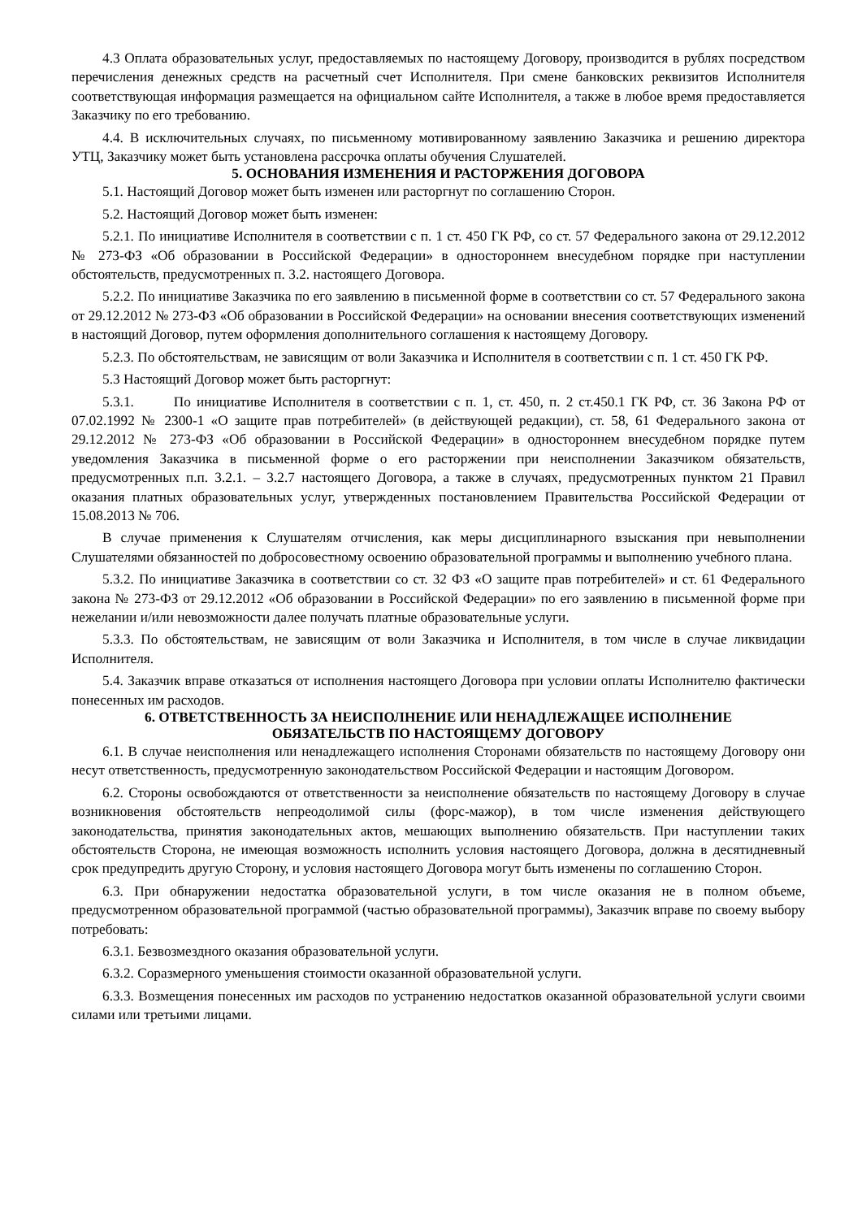4.3 Оплата образовательных услуг, предоставляемых по настоящему Договору, производится в рублях посредством перечисления денежных средств на расчетный счет Исполнителя. При смене банковских реквизитов Исполнителя соответствующая информация размещается на официальном сайте Исполнителя, а также в любое время предоставляется Заказчику по его требованию.
4.4. В исключительных случаях, по письменному мотивированному заявлению Заказчика и решению директора УТЦ, Заказчику может быть установлена рассрочка оплаты обучения Слушателей.
5. ОСНОВАНИЯ ИЗМЕНЕНИЯ И РАСТОРЖЕНИЯ ДОГОВОРА
5.1. Настоящий Договор может быть изменен или расторгнут по соглашению Сторон.
5.2. Настоящий Договор может быть изменен:
5.2.1. По инициативе Исполнителя в соответствии с п. 1 ст. 450 ГК РФ, со ст. 57 Федерального закона от 29.12.2012 № 273-ФЗ «Об образовании в Российской Федерации» в одностороннем внесудебном порядке при наступлении обстоятельств, предусмотренных п. 3.2. настоящего Договора.
5.2.2. По инициативе Заказчика по его заявлению в письменной форме в соответствии со ст. 57 Федерального закона от 29.12.2012 № 273-ФЗ «Об образовании в Российской Федерации» на основании внесения соответствующих изменений в настоящий Договор, путем оформления дополнительного соглашения к настоящему Договору.
5.2.3. По обстоятельствам, не зависящим от воли Заказчика и Исполнителя в соответствии с п. 1 ст. 450 ГК РФ.
5.3 Настоящий Договор может быть расторгнут:
5.3.1. По инициативе Исполнителя в соответствии с п. 1, ст. 450, п. 2 ст.450.1 ГК РФ, ст. 36 Закона РФ от 07.02.1992 № 2300-1 «О защите прав потребителей» (в действующей редакции), ст. 58, 61 Федерального закона от 29.12.2012 № 273-ФЗ «Об образовании в Российской Федерации» в одностороннем внесудебном порядке путем уведомления Заказчика в письменной форме о его расторжении при неисполнении Заказчиком обязательств, предусмотренных п.п. 3.2.1. – 3.2.7 настоящего Договора, а также в случаях, предусмотренных пунктом 21 Правил оказания платных образовательных услуг, утвержденных постановлением Правительства Российской Федерации от 15.08.2013 № 706.
В случае применения к Слушателям отчисления, как меры дисциплинарного взыскания при невыполнении Слушателями обязанностей по добросовестному освоению образовательной программы и выполнению учебного плана.
5.3.2. По инициативе Заказчика в соответствии со ст. 32 ФЗ «О защите прав потребителей» и ст. 61 Федерального закона № 273-ФЗ от 29.12.2012 «Об образовании в Российской Федерации» по его заявлению в письменной форме при нежелании и/или невозможности далее получать платные образовательные услуги.
5.3.3. По обстоятельствам, не зависящим от воли Заказчика и Исполнителя, в том числе в случае ликвидации Исполнителя.
5.4. Заказчик вправе отказаться от исполнения настоящего Договора при условии оплаты Исполнителю фактически понесенных им расходов.
6. ОТВЕТСТВЕННОСТЬ ЗА НЕИСПОЛНЕНИЕ ИЛИ НЕНАДЛЕЖАЩЕЕ ИСПОЛНЕНИЕ
ОБЯЗАТЕЛЬСТВ ПО НАСТОЯЩЕМУ ДОГОВОРУ
6.1. В случае неисполнения или ненадлежащего исполнения Сторонами обязательств по настоящему Договору они несут ответственность, предусмотренную законодательством Российской Федерации и настоящим Договором.
6.2. Стороны освобождаются от ответственности за неисполнение обязательств по настоящему Договору в случае возникновения обстоятельств непреодолимой силы (форс-мажор), в том числе изменения действующего законодательства, принятия законодательных актов, мешающих выполнению обязательств. При наступлении таких обстоятельств Сторона, не имеющая возможность исполнить условия настоящего Договора, должна в десятидневный срок предупредить другую Сторону, и условия настоящего Договора могут быть изменены по соглашению Сторон.
6.3. При обнаружении недостатка образовательной услуги, в том числе оказания не в полном объеме, предусмотренном образовательной программой (частью образовательной программы), Заказчик вправе по своему выбору потребовать:
6.3.1. Безвозмездного оказания образовательной услуги.
6.3.2. Соразмерного уменьшения стоимости оказанной образовательной услуги.
6.3.3. Возмещения понесенных им расходов по устранению недостатков оказанной образовательной услуги своими силами или третьими лицами.